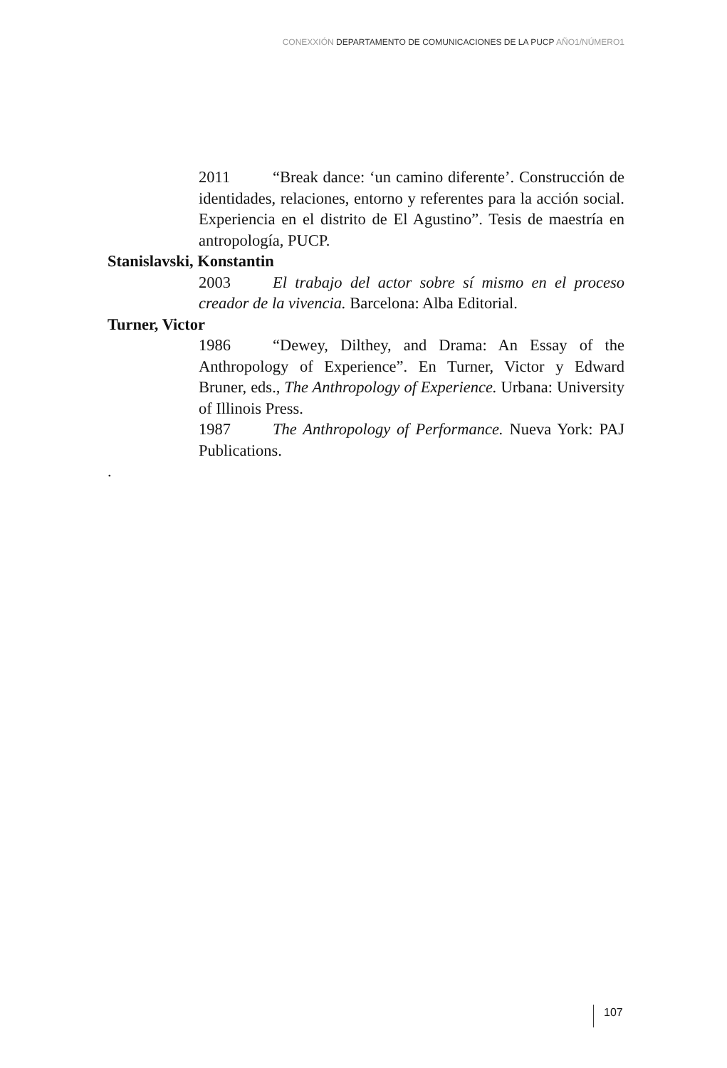CONEXXIÓN DEPARTAMENTO DE COMUNICACIONES DE LA PUCP AÑO1/NÚMERO1
2011 “Break dance: ‘un camino diferente’. Construcción de identidades, relaciones, entorno y referentes para la acción social. Experiencia en el distrito de El Agustino”. Tesis de maestría en antropología, PUCP.
Stanislavski, Konstantin
2003 El trabajo del actor sobre sí mismo en el proceso creador de la vivencia. Barcelona: Alba Editorial.
Turner, Victor
1986 “Dewey, Dilthey, and Drama: An Essay of the Anthropology of Experience”. En Turner, Victor y Edward Bruner, eds., The Anthropology of Experience. Urbana: University of Illinois Press.
1987 The Anthropology of Performance. Nueva York: PAJ Publications.
.
107